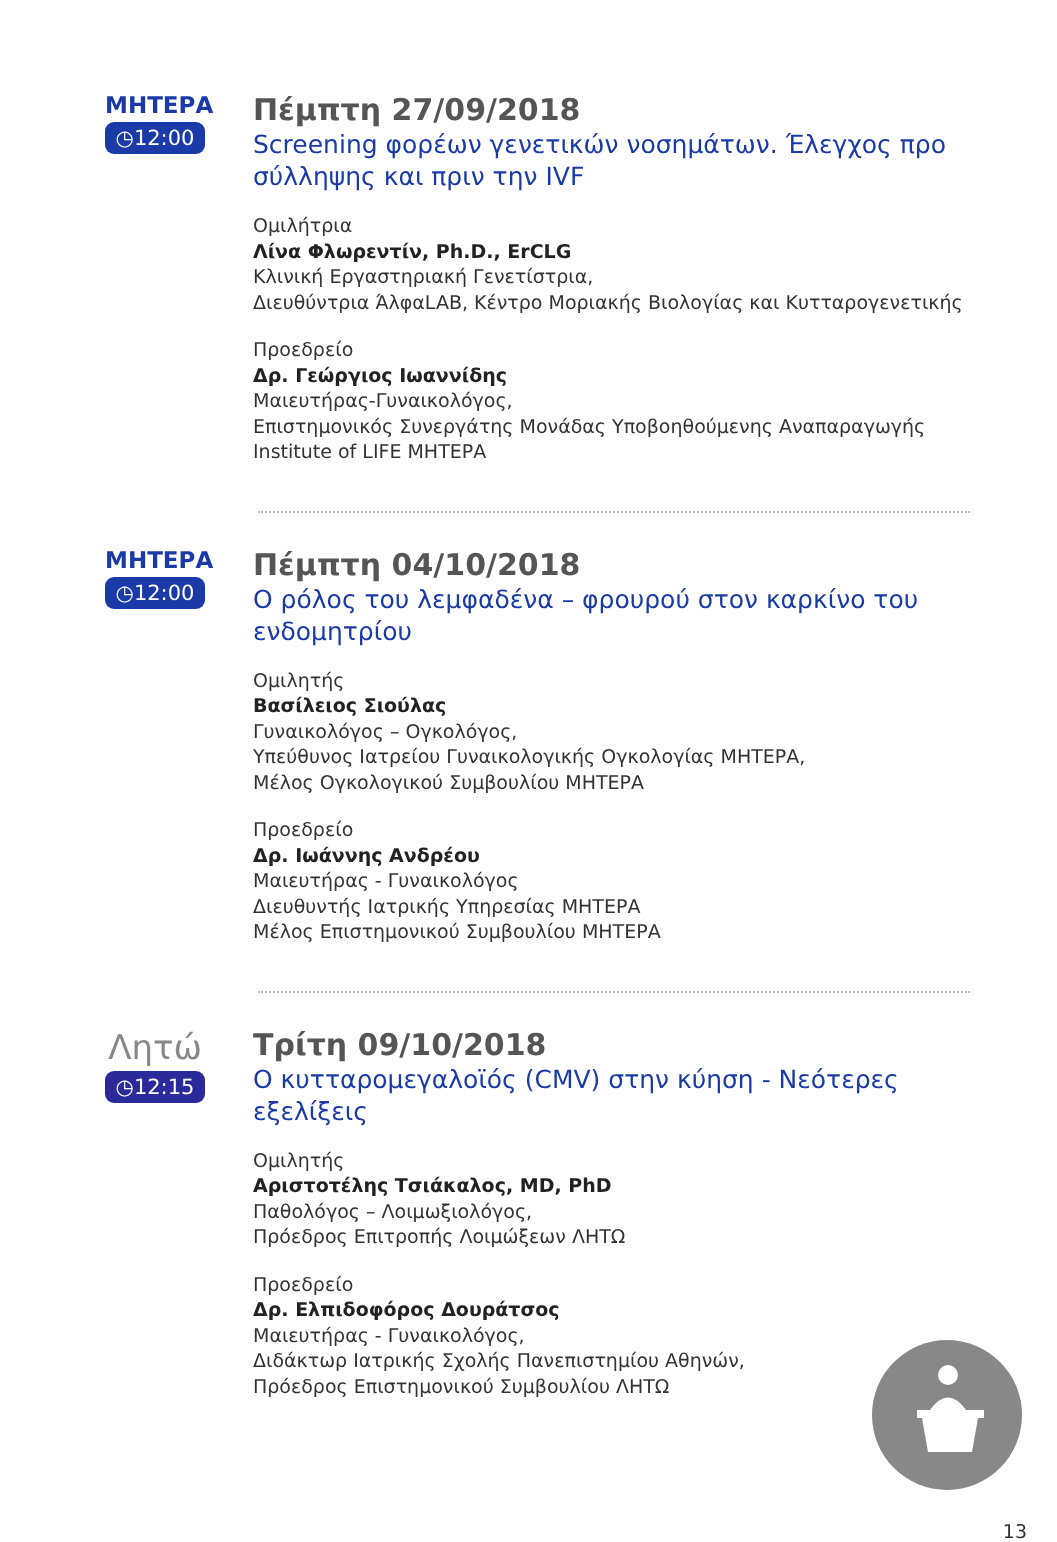ΜΗΤΕΡΑ
◷12:00
Πέμπτη 27/09/2018
Screening φορέων γενετικών νοσημάτων. Έλεγχος προ σύλληψης και πριν την IVF
Ομιλήτρια
Λίνα Φλωρεντίν, Ph.D., ErCLG
Κλινική Εργαστηριακή Γενετίστρια,
Διευθύντρια ΆλφαLAB, Κέντρο Μοριακής Βιολογίας και Κυτταρογενετικής
Προεδρείο
Δρ. Γεώργιος Ιωαννίδης
Μαιευτήρας-Γυναικολόγος,
Επιστημονικός Συνεργάτης Μονάδας Υποβοηθούμενης Αναπαραγωγής Institute of LIFE ΜΗΤΕΡΑ
ΜΗΤΕΡΑ
◷12:00
Πέμπτη 04/10/2018
Ο ρόλος του λεμφαδένα – φρουρού στον καρκίνο του ενδομητρίου
Ομιλητής
Βασίλειος Σιούλας
Γυναικολόγος – Ογκολόγος,
Υπεύθυνος Ιατρείου Γυναικολογικής Ογκολογίας ΜΗΤΕΡΑ,
Μέλος Ογκολογικού Συμβουλίου ΜΗΤΕΡΑ
Προεδρείο
Δρ. Ιωάννης Ανδρέου
Μαιευτήρας - Γυναικολόγος
Διευθυντής Ιατρικής Υπηρεσίας ΜΗΤΕΡΑ
Μέλος Επιστημονικού Συμβουλίου ΜΗΤΕΡΑ
Λητώ
◷12:15
Τρίτη 09/10/2018
Ο κυτταρομεγαλοϊός (CMV) στην κύηση - Νεότερες εξελίξεις
Ομιλητής
Αριστοτέλης Τσιάκαλος, MD, PhD
Παθολόγος – Λοιμωξιολόγος,
Πρόεδρος Επιτροπής Λοιμώξεων ΛΗΤΩ
Προεδρείο
Δρ. Ελπιδοφόρος Δουράτσος
Μαιευτήρας - Γυναικολόγος,
Διδάκτωρ Ιατρικής Σχολής Πανεπιστημίου Αθηνών,
Πρόεδρος Επιστημονικού Συμβουλίου ΛΗΤΩ
13